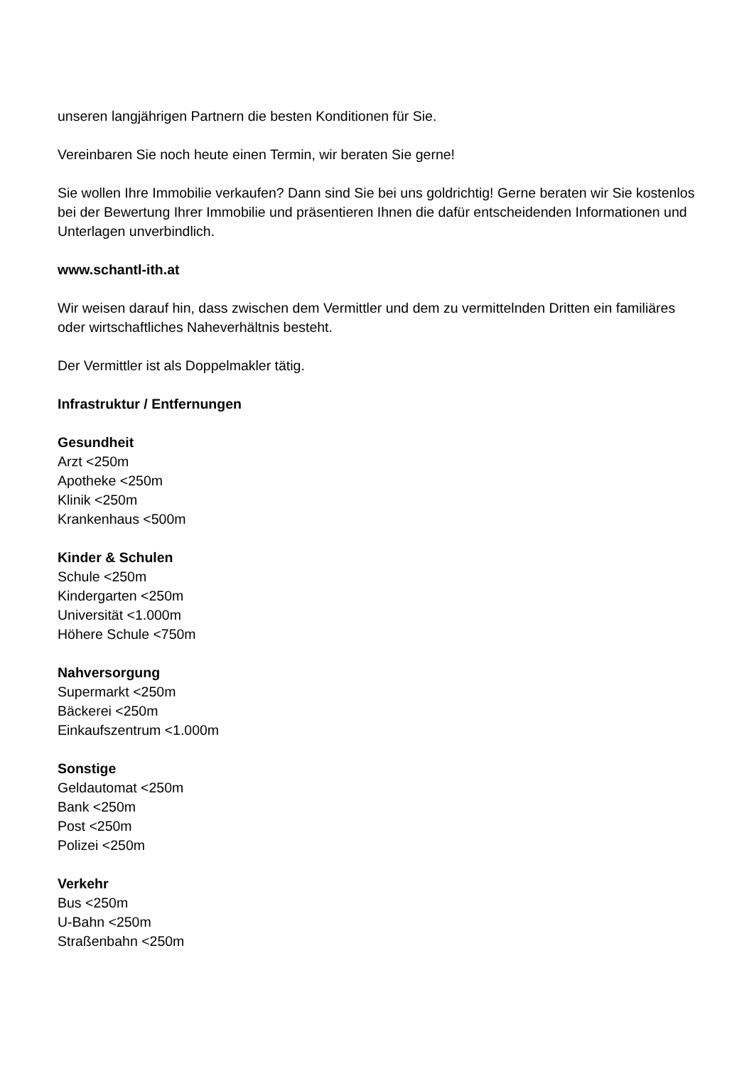unseren langjährigen Partnern die besten Konditionen für Sie.
Vereinbaren Sie noch heute einen Termin, wir beraten Sie gerne!
Sie wollen Ihre Immobilie verkaufen? Dann sind Sie bei uns goldrichtig! Gerne beraten wir Sie kostenlos bei der Bewertung Ihrer Immobilie und präsentieren Ihnen die dafür entscheidenden Informationen und Unterlagen unverbindlich.
www.schantl-ith.at
Wir weisen darauf hin, dass zwischen dem Vermittler und dem zu vermittelnden Dritten ein familiäres oder wirtschaftliches Naheverhältnis besteht.
Der Vermittler ist als Doppelmakler tätig.
Infrastruktur / Entfernungen
Gesundheit
Arzt <250m
Apotheke <250m
Klinik <250m
Krankenhaus <500m
Kinder & Schulen
Schule <250m
Kindergarten <250m
Universität <1.000m
Höhere Schule <750m
Nahversorgung
Supermarkt <250m
Bäckerei <250m
Einkaufszentrum <1.000m
Sonstige
Geldautomat <250m
Bank <250m
Post <250m
Polizei <250m
Verkehr
Bus <250m
U-Bahn <250m
Straßenbahn <250m